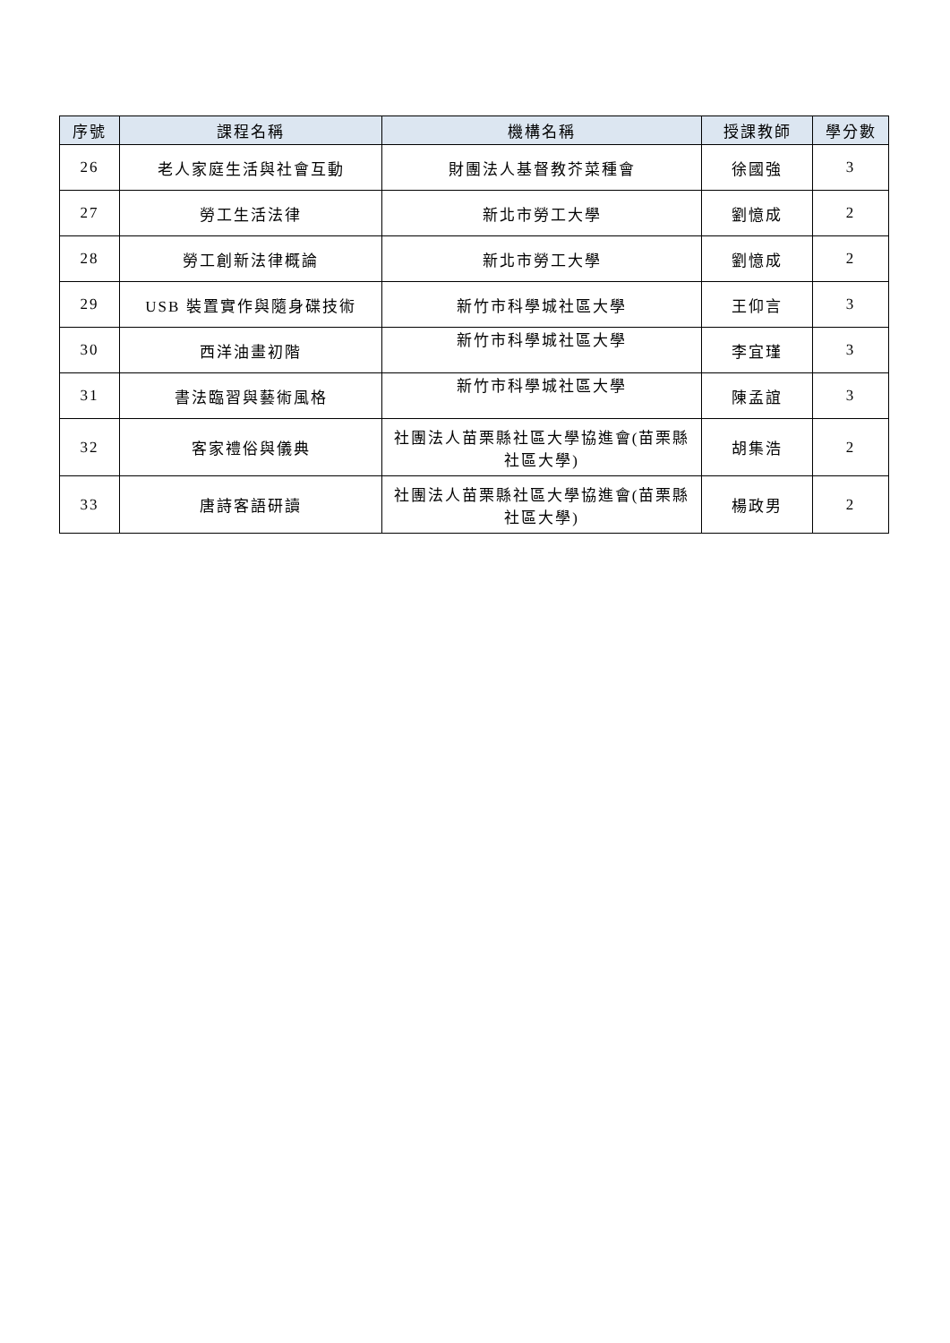| 序號 | 課程名稱 | 機構名稱 | 授課教師 | 學分數 |
| --- | --- | --- | --- | --- |
| 26 | 老人家庭生活與社會互動 | 財團法人基督教芥菜種會 | 徐國強 | 3 |
| 27 | 勞工生活法律 | 新北市勞工大學 | 劉憶成 | 2 |
| 28 | 勞工創新法律概論 | 新北市勞工大學 | 劉憶成 | 2 |
| 29 | USB 裝置實作與隨身碟技術 | 新竹市科學城社區大學 | 王仰言 | 3 |
| 30 | 西洋油畫初階 | 新竹市科學城社區大學 | 李宜瑾 | 3 |
| 31 | 書法臨習與藝術風格 | 新竹市科學城社區大學 | 陳孟誼 | 3 |
| 32 | 客家禮俗與儀典 | 社團法人苗栗縣社區大學協進會(苗栗縣社區大學) | 胡集浩 | 2 |
| 33 | 唐詩客語研讀 | 社團法人苗栗縣社區大學協進會(苗栗縣社區大學) | 楊政男 | 2 |